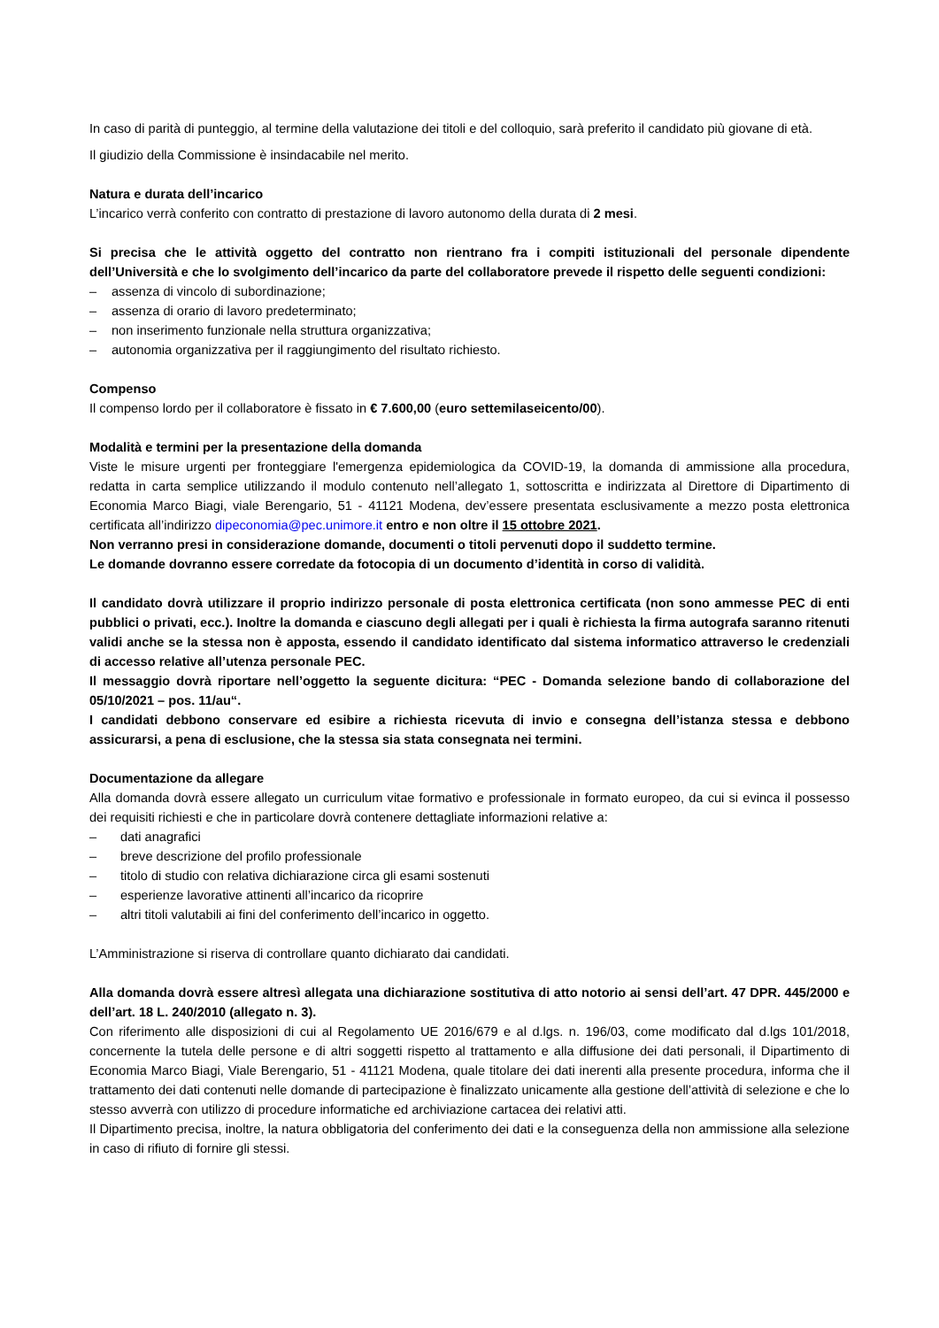In caso di parità di punteggio, al termine della valutazione dei titoli e del colloquio, sarà preferito il candidato più giovane di età.
Il giudizio della Commissione è insindacabile nel merito.
Natura e durata dell’incarico
L’incarico verrà conferito con contratto di prestazione di lavoro autonomo della durata di 2 mesi.
Si precisa che le attività oggetto del contratto non rientrano fra i compiti istituzionali del personale dipendente dell’Università e che lo svolgimento dell’incarico da parte del collaboratore prevede il rispetto delle seguenti condizioni:
– assenza di vincolo di subordinazione;
– assenza di orario di lavoro predeterminato;
– non inserimento funzionale nella struttura organizzativa;
– autonomia organizzativa per il raggiungimento del risultato richiesto.
Compenso
Il compenso lordo per il collaboratore è fissato in € 7.600,00 (euro settemilaseicento/00).
Modalità e termini per la presentazione della domanda
Viste le misure urgenti per fronteggiare l'emergenza epidemiologica da COVID-19, la domanda di ammissione alla procedura, redatta in carta semplice utilizzando il modulo contenuto nell’allegato 1, sottoscritta e indirizzata al Direttore di Dipartimento di Economia Marco Biagi, viale Berengario, 51 - 41121 Modena, dev’essere presentata esclusivamente a mezzo posta elettronica certificata all’indirizzo dipeconomia@pec.unimore.it entro e non oltre il 15 ottobre 2021.
Non verranno presi in considerazione domande, documenti o titoli pervenuti dopo il suddetto termine.
Le domande dovranno essere corredate da fotocopia di un documento d’identità in corso di validità.
Il candidato dovrà utilizzare il proprio indirizzo personale di posta elettronica certificata (non sono ammesse PEC di enti pubblici o privati, ecc.). Inoltre la domanda e ciascuno degli allegati per i quali è richiesta la firma autografa saranno ritenuti validi anche se la stessa non è apposta, essendo il candidato identificato dal sistema informatico attraverso le credenziali di accesso relative all’utenza personale PEC.
Il messaggio dovrà riportare nell’oggetto la seguente dicitura: “PEC - Domanda selezione bando di collaborazione del 05/10/2021 – pos. 11/au“.
I candidati debbono conservare ed esibire a richiesta ricevuta di invio e consegna dell’istanza stessa e debbono assicurarsi, a pena di esclusione, che la stessa sia stata consegnata nei termini.
Documentazione da allegare
Alla domanda dovrà essere allegato un curriculum vitae formativo e professionale in formato europeo, da cui si evinca il possesso dei requisiti richiesti e che in particolare dovrà contenere dettagliate informazioni relative a:
– dati anagrafici
– breve descrizione del profilo professionale
– titolo di studio con relativa dichiarazione circa gli esami sostenuti
– esperienze lavorative attinenti all’incarico da ricoprire
– altri titoli valutabili ai fini del conferimento dell’incarico in oggetto.
L’Amministrazione si riserva di controllare quanto dichiarato dai candidati.
Alla domanda dovrà essere altresì allegata una dichiarazione sostitutiva di atto notorio ai sensi dell’art. 47 DPR. 445/2000 e dell’art. 18 L. 240/2010 (allegato n. 3).
Con riferimento alle disposizioni di cui al Regolamento UE 2016/679 e al d.lgs. n. 196/03, come modificato dal d.lgs 101/2018, concernente la tutela delle persone e di altri soggetti rispetto al trattamento e alla diffusione dei dati personali, il Dipartimento di Economia Marco Biagi, Viale Berengario, 51 - 41121 Modena, quale titolare dei dati inerenti alla presente procedura, informa che il trattamento dei dati contenuti nelle domande di partecipazione è finalizzato unicamente alla gestione dell’attività di selezione e che lo stesso avverrà con utilizzo di procedure informatiche ed archiviazione cartacea dei relativi atti.
Il Dipartimento precisa, inoltre, la natura obbligatoria del conferimento dei dati e la conseguenza della non ammissione alla selezione in caso di rifiuto di fornire gli stessi.